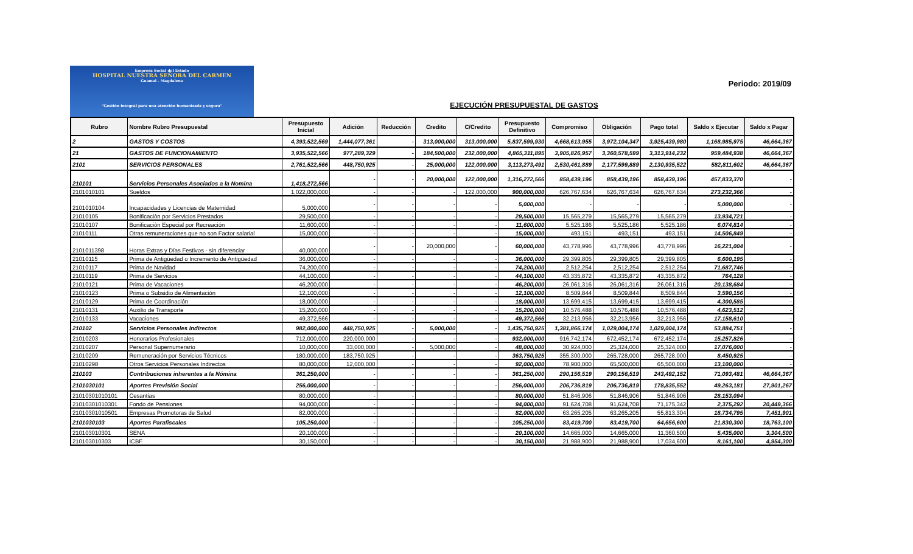Empresa Social del Estado
HOSPITAL NUESTRA SEÑORA DEL CARMEN
Guamal - Magdalena
"Gestión integral para una atención humanizada y segura"
EJECUCIÓN PRESUPUESTAL DE GASTOS
Periodo: 2019/09
| Rubro | Nombre Rubro Presupuestal | Presupuesto Inicial | Adición | Reducción | Credito | C/Credito | Presupuesto Definitivo | Compromiso | Obligación | Pago total | Saldo x Ejecutar | Saldo x Pagar |
| --- | --- | --- | --- | --- | --- | --- | --- | --- | --- | --- | --- | --- |
| 2 | GASTOS Y COSTOS | 4,393,522,569 | 1,444,077,361 | - | 313,000,000 | 313,000,000 | 5,837,599,930 | 4,668,613,955 | 3,972,104,347 | 3,925,439,980 | 1,168,985,975 | 46,664,367 |
| 21 | GASTOS DE FUNCIONAMIENTO | 3,935,522,566 | 977,289,329 | - | 184,500,000 | 232,000,000 | 4,865,311,895 | 3,905,826,957 | 3,360,578,599 | 3,313,914,232 | 959,484,938 | 46,664,367 |
| 2101 | SERVICIOS PERSONALES | 2,761,522,566 | 448,750,925 | - | 25,000,000 | 122,000,000 | 3,113,273,491 | 2,530,461,889 | 2,177,599,889 | 2,130,935,522 | 582,811,602 | 46,664,367 |
| 210101 | Servicios Personales Asociados a la Nomina | 1,418,272,566 | - | - | 20,000,000 | 122,000,000 | 1,316,272,566 | 858,439,196 | 858,439,196 | 858,439,196 | 457,833,370 | - |
| 2101010101 | Sueldos | 1,022,000,000 | - | - | - | 122,000,000 | 900,000,000 | 626,767,634 | 626,767,634 | 626,767,634 | 273,232,366 | - |
| 2101010104 | Incapacidades y Licencias de Maternidad | 5,000,000 | - | - | - | - | 5,000,000 | - | - | - | 5,000,000 | - |
| 21010105 | Bonificaciòn por Servicios Prestados | 29,500,000 | - | - | - | - | 29,500,000 | 15,565,279 | 15,565,279 | 15,565,279 | 13,934,721 | - |
| 21010107 | Bonificaciòn Especial por Recreación | 11,600,000 | - | - | - | - | 11,600,000 | 5,525,186 | 5,525,186 | 5,525,186 | 6,074,814 | - |
| 21010111 | Otras remuneraciones que no son Factor salarial | 15,000,000 | - | - | - | - | 15,000,000 | 493,151 | 493,151 | 493,151 | 14,506,849 | - |
| 2101011398 | Horas Extras y Días Festivos - sin diferenciar | 40,000,000 | - | - | 20,000,000 | - | 60,000,000 | 43,778,996 | 43,778,996 | 43,778,996 | 16,221,004 | - |
| 21010115 | Prima de Antigüedad o Incremento de Antigüedad | 36,000,000 | - | - | - | - | 36,000,000 | 29,399,805 | 29,399,805 | 29,399,805 | 6,600,195 | - |
| 21010117 | Prima de Navidad | 74,200,000 | - | - | - | - | 74,200,000 | 2,512,254 | 2,512,254 | 2,512,254 | 71,687,746 | - |
| 21010119 | Prima de Servicios | 44,100,000 | - | - | - | - | 44,100,000 | 43,335,872 | 43,335,872 | 43,335,872 | 764,128 | - |
| 21010121 | Prima de Vacaciones | 46,200,000 | - | - | - | - | 46,200,000 | 26,061,316 | 26,061,316 | 26,061,316 | 20,138,684 | - |
| 21010123 | Prima o Subsidio de Alimentación | 12,100,000 | - | - | - | - | 12,100,000 | 8,509,844 | 8,509,844 | 8,509,844 | 3,590,156 | - |
| 21010129 | Prima de Coordinación | 18,000,000 | - | - | - | - | 18,000,000 | 13,699,415 | 13,699,415 | 13,699,415 | 4,300,585 | - |
| 21010131 | Auxilio de Transporte | 15,200,000 | - | - | - | - | 15,200,000 | 10,576,488 | 10,576,488 | 10,576,488 | 4,623,512 | - |
| 21010133 | Vacaciones | 49,372,566 | - | - | - | - | 49,372,566 | 32,213,956 | 32,213,956 | 32,213,956 | 17,158,610 | - |
| 210102 | Servicios Personales Indirectos | 982,000,000 | 448,750,925 | - | 5,000,000 | - | 1,435,750,925 | 1,381,866,174 | 1,029,004,174 | 1,029,004,174 | 53,884,751 | - |
| 21010203 | Honorarios Profesionales | 712,000,000 | 220,000,000 | - | - | - | 932,000,000 | 916,742,174 | 672,452,174 | 672,452,174 | 15,257,826 | - |
| 21010207 | Personal Supernumerario | 10,000,000 | 33,000,000 | - | 5,000,000 | - | 48,000,000 | 30,924,000 | 25,324,000 | 25,324,000 | 17,076,000 | - |
| 21010209 | Remuneración por Servicios Técnicos | 180,000,000 | 183,750,925 | - | - | - | 363,750,925 | 355,300,000 | 265,728,000 | 265,728,000 | 8,450,925 | - |
| 21010298 | Otros Servicios Personales Indirectos | 80,000,000 | 12,000,000 | - | - | - | 92,000,000 | 78,900,000 | 65,500,000 | 65,500,000 | 13,100,000 | - |
| 210103 | Contribuciones inherentes a la Nómina | 361,250,000 | - | - | - | - | 361,250,000 | 290,156,519 | 290,156,519 | 243,492,152 | 71,093,481 | 46,664,367 |
| 2101030101 | Aportes Previsión Social | 256,000,000 | - | - | - | - | 256,000,000 | 206,736,819 | 206,736,819 | 178,835,552 | 49,263,181 | 27,901,267 |
| 21010301010101 | Cesantias | 80,000,000 | - | - | - | - | 80,000,000 | 51,846,906 | 51,846,906 | 51,846,906 | 28,153,094 | - |
| 21010301010301 | Fondo de Pensiones | 94,000,000 | - | - | - | - | 94,000,000 | 91,624,708 | 91,624,708 | 71,175,342 | 2,375,292 | 20,449,366 |
| 21010301010501 | Empresas Promotoras de Salud | 82,000,000 | - | - | - | - | 82,000,000 | 63,265,205 | 63,265,205 | 55,813,304 | 18,734,795 | 7,451,901 |
| 2101030103 | Aportes Parafiscales | 105,250,000 | - | - | - | - | 105,250,000 | 83,419,700 | 83,419,700 | 64,656,600 | 21,830,300 | 18,763,100 |
| 210103010301 | SENA | 20,100,000 | - | - | - | - | 20,100,000 | 14,665,000 | 14,665,000 | 11,360,500 | 5,435,000 | 3,304,500 |
| 210103010303 | ICBF | 30,150,000 | - | - | - | - | 30,150,000 | 21,988,900 | 21,988,900 | 17,034,600 | 8,161,100 | 4,954,300 |